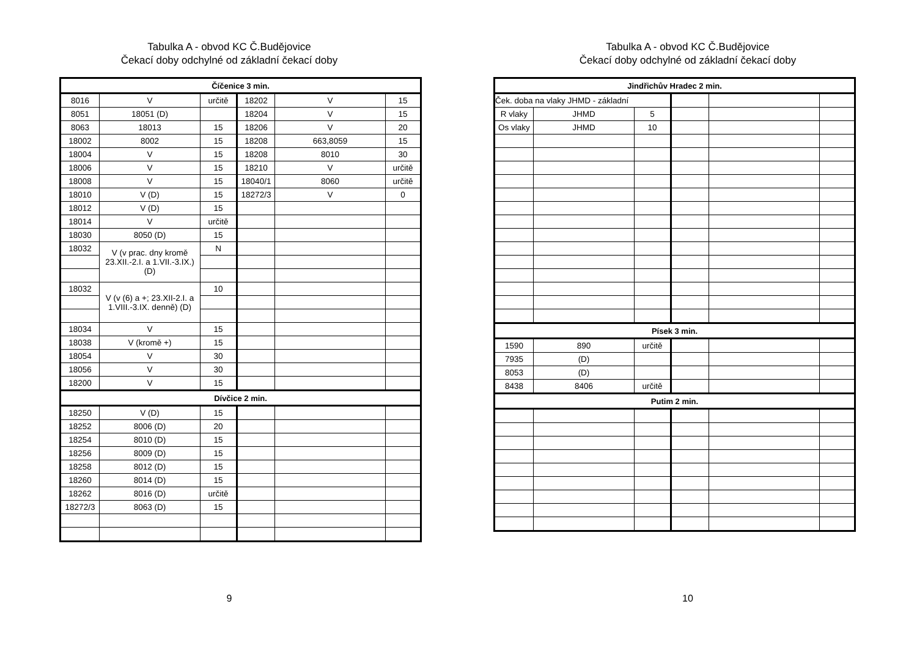Tabulka A - obvod KC Č.Budějovice
Čekací doby odchylné od základní čekací doby
| Číčenice 3 min. | | | | | |
| --- | --- | --- | --- | --- | --- |
| 8016 | V | určitě | 18202 | V | 15 |
| 8051 | 18051 (D) | | 18204 | V | 15 |
| 8063 | 18013 | 15 | 18206 | V | 20 |
| 18002 | 8002 | 15 | 18208 | 663,8059 | 15 |
| 18004 | V | 15 | 18208 | 8010 | 30 |
| 18006 | V | 15 | 18210 | V | určitě |
| 18008 | V | 15 | 18040/1 | 8060 | určitě |
| 18010 | V (D) | 15 | 18272/3 | V | 0 |
| 18012 | V (D) | 15 | | | |
| 18014 | V | určitě | | | |
| 18030 | 8050 (D) | 15 | | | |
| 18032 | V (v prac. dny kromě 23.XII.-2.I. a 1.VII.-3.IX.) (D) | N | | | |
| 18032 | V (v (6) a +; 23.XII-2.I. a 1.VIII.-3.IX. denně) (D) | 10 | | | |
| 18034 | V | 15 | | | |
| 18038 | V (kromě +) | 15 | | | |
| 18054 | V | 30 | | | |
| 18056 | V | 30 | | | |
| 18200 | V | 15 | | | |
| Dívčice 2 min. | | | | | |
| 18250 | V (D) | 15 | | | |
| 18252 | 8006 (D) | 20 | | | |
| 18254 | 8010 (D) | 15 | | | |
| 18256 | 8009 (D) | 15 | | | |
| 18258 | 8012 (D) | 15 | | | |
| 18260 | 8014 (D) | 15 | | | |
| 18262 | 8016 (D) | určitě | | | |
| 18272/3 | 8063 (D) | 15 | | | |
9
Tabulka A - obvod KC Č.Budějovice
Čekací doby odchylné od základní čekací doby
| Jindřichův Hradec 2 min. | | | | | |
| --- | --- | --- | --- | --- | --- |
| Ček. doba na vlaky JHMD - základní | | | | | |
| R vlaky | JHMD | 5 | | | |
| Os vlaky | JHMD | 10 | | | |
| Písek 3 min. | | | | | |
| 1590 | 890 | určitě | | | |
| 7935 | (D) | | | | |
| 8053 | (D) | | | | |
| 8438 | 8406 | určitě | | | |
| Putim 2 min. | | | | | |
10